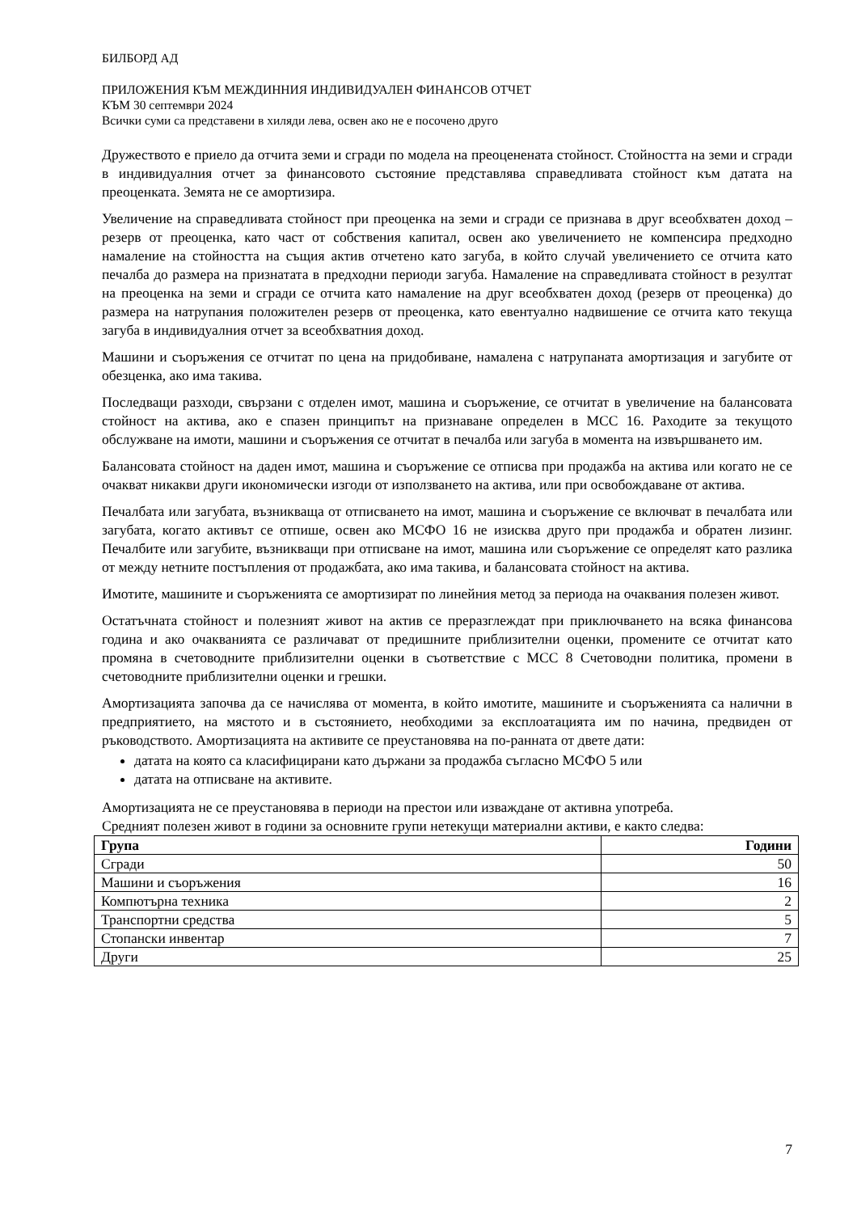БИЛБОРД АД
ПРИЛОЖЕНИЯ КЪМ МЕЖДИННИЯ ИНДИВИДУАЛЕН ФИНАНСОВ ОТЧЕТ
КЪМ 30 септември 2024
Всички суми са представени в хиляди лева, освен ако не е посочено друго
Дружеството е приело да отчита земи и сгради по модела на преоценената стойност. Стойността на земи и сгради в индивидуалния отчет за финансовото състояние представлява справедливата стойност към датата на преоценката. Земята не се амортизира.
Увеличение на справедливата стойност при преоценка на земи и сгради се признава в друг всеобхватен доход – резерв от преоценка, като част от собствения капитал, освен ако увеличението не компенсира предходно намаление на стойността на същия актив отчетено като загуба, в който случай увеличението се отчита като печалба до размера на признатата в предходни периоди загуба. Намаление на справедливата стойност в резултат на преоценка на земи и сгради се отчита като намаление на друг всеобхватен доход (резерв от преоценка) до размера на натрупания положителен резерв от преоценка, като евентуално надвишение се отчита като текуща загуба в индивидуалния отчет за всеобхватния доход.
Машини и съоръжения се отчитат по цена на придобиване, намалена с натрупаната амортизация и загубите от обезценка, ако има такива.
Последващи разходи, свързани с отделен имот, машина и съоръжение, се отчитат в увеличение на балансовата стойност на актива, ако е спазен принципът на признаване определен в МСС 16. Раходите за текущото обслужване на имоти, машини и съоръжения се отчитат в печалба или загуба в момента на извършването им.
Балансовата стойност на даден имот, машина и съоръжение се отписва при продажба на актива или когато не се очакват никакви други икономически изгоди от използването на актива, или при освобождаване от актива.
Печалбата или загубата, възникваща от отписването на имот, машина и съоръжение се включват в печалбата или загубата, когато активът се отпише, освен ако МСФО 16 не изисква друго при продажба и обратен лизинг. Печалбите или загубите, възникващи при отписване на имот, машина или съоръжение се определят като разлика от между нетните постъпления от продажбата, ако има такива, и балансовата стойност на актива.
Имотите, машините и съоръженията се амортизират по линейния метод за периода на очаквания полезен живот.
Остатъчната стойност и полезният живот на актив се преразглеждат при приключването на всяка финансова година и ако очакванията се различават от предишните приблизителни оценки, промените се отчитат като промяна в счетоводните приблизителни оценки в съответствие с МСС 8 Счетоводни политика, промени в счетоводните приблизителни оценки и грешки.
Амортизацията започва да се начислява от момента, в който имотите, машините и съоръженията са налични в предприятието, на мястото и в състоянието, необходими за експлоатацията им по начина, предвиден от ръководството. Амортизацията на активите се преустановява на по-ранната от двете дати:
датата на която са класифицирани като държани за продажба съгласно МСФО 5 или
датата на отписване на активите.
Амортизацията не се преустановява в периоди на престои или изваждане от активна употреба.
Средният полезен живот в години за основните групи нетекущи материални активи, е както следва:
| Група | Години |
| --- | --- |
| Сгради | 50 |
| Машини и съоръжения | 16 |
| Компютърна техника | 2 |
| Транспортни средства | 5 |
| Стопански инвентар | 7 |
| Други | 25 |
7